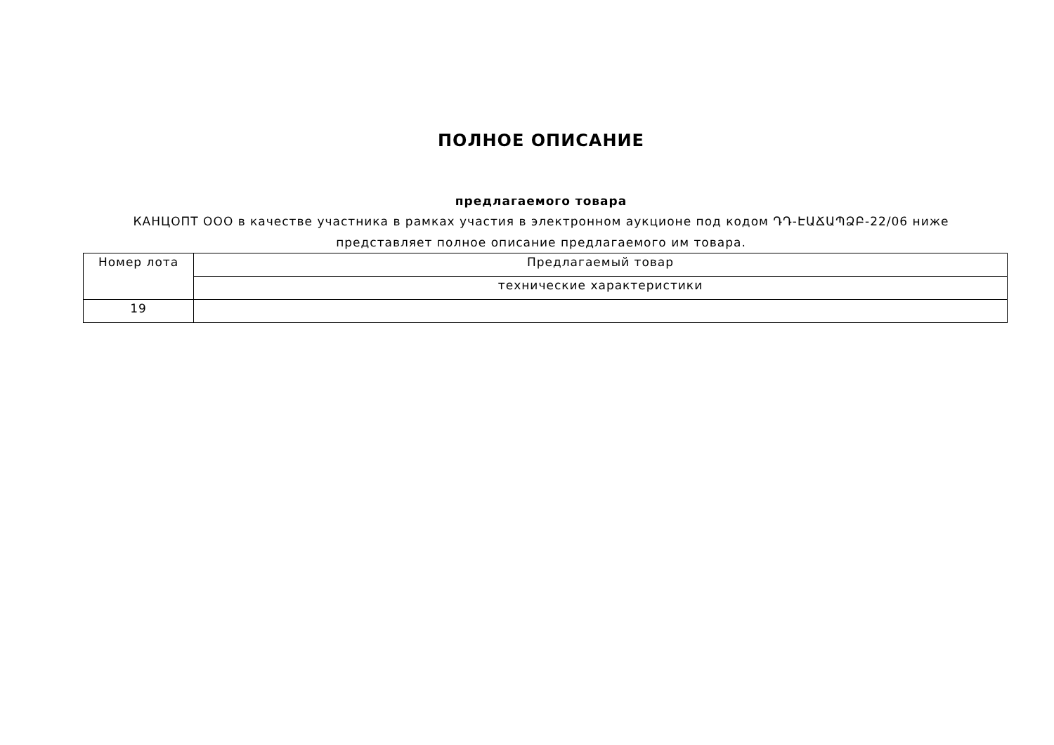ПОЛНОЕ ОПИСАНИЕ
предлагаемого товара
КАНЦОПТ ООО в качестве участника в рамках участия в электронном аукционе под кодом ԴԴ-ԷԱՃԱՊՁԲ-22/06 ниже представляет полное описание предлагаемого им товара.
| Номер лота | Предлагаемый товар |
| --- | --- |
| | технические характеристики |
| 19 | |